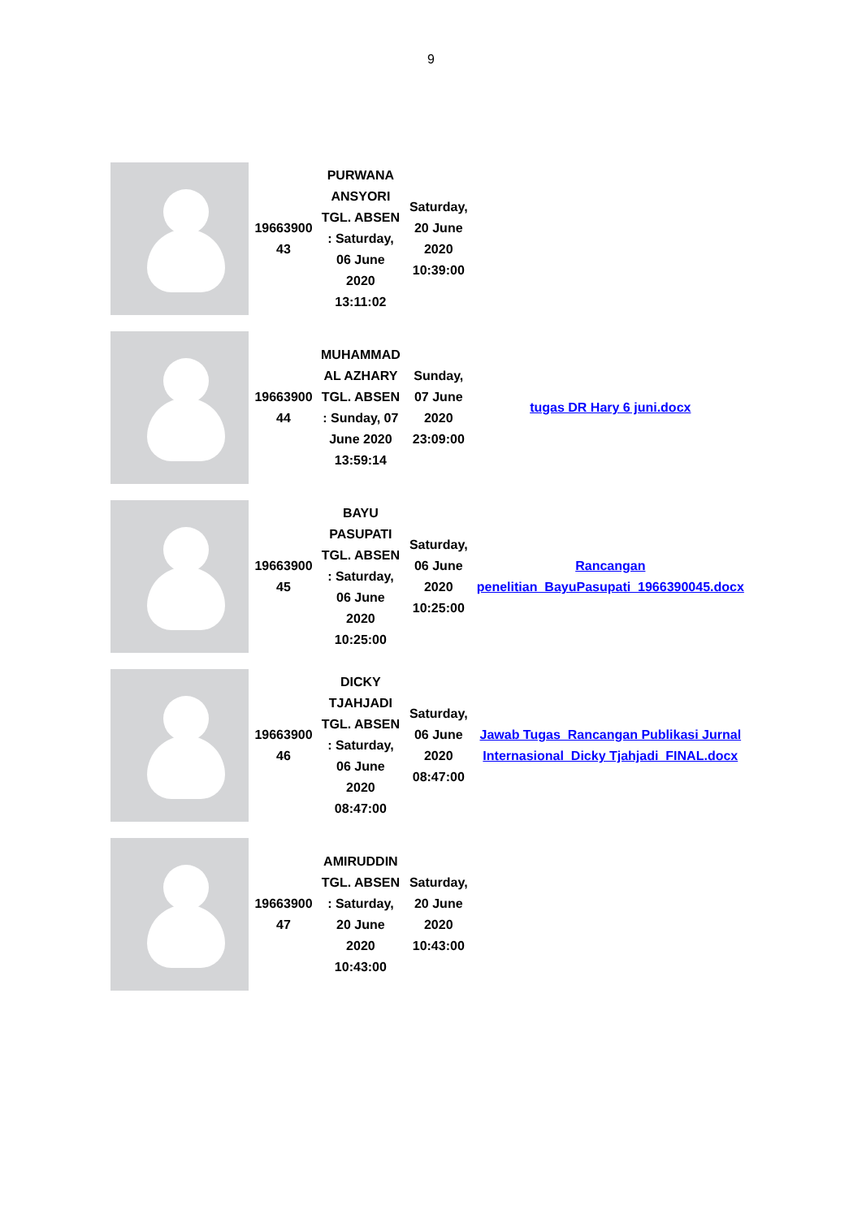9
| | 19663900 43 | PURWANA ANSYORI TGL. ABSEN : Saturday, 06 June 2020 13:11:02 | Saturday, 20 June 2020 10:39:00 | |
| | 19663900 44 | MUHAMMAD AL AZHARY TGL. ABSEN : Sunday, 07 June 2020 13:59:14 | Sunday, 07 June 2020 23:09:00 | tugas DR Hary 6 juni.docx |
| | 19663900 45 | BAYU PASUPATI TGL. ABSEN : Saturday, 06 June 2020 10:25:00 | Saturday, 06 June 2020 10:25:00 | Rancangan penelitian_BayuPasupati_1966390045.docx |
| | 19663900 46 | DICKY TJAHJADI TGL. ABSEN : Saturday, 06 June 2020 08:47:00 | Saturday, 06 June 2020 08:47:00 | Jawab Tugas_Rancangan Publikasi Jurnal Internasional_Dicky Tjahjadi_FINAL.docx |
| | 19663900 47 | AMIRUDDIN TGL. ABSEN : Saturday, 20 June 2020 10:43:00 | Saturday, 20 June 2020 10:43:00 | |